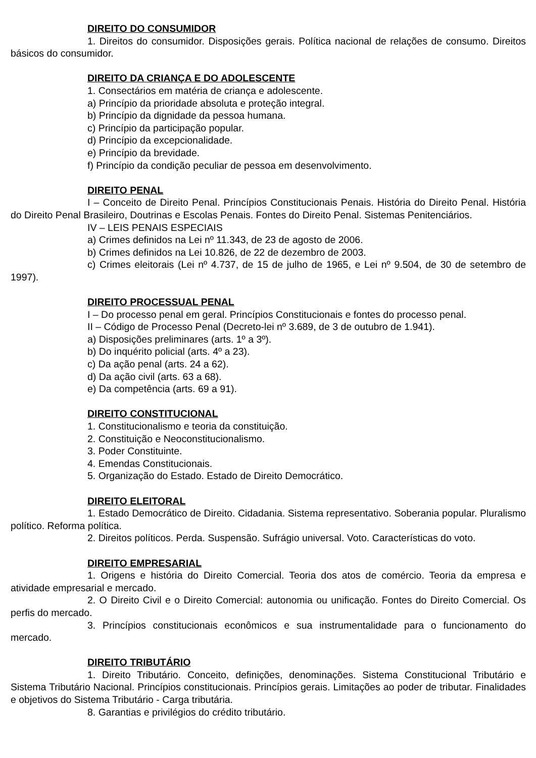DIREITO DO CONSUMIDOR
1. Direitos do consumidor. Disposições gerais. Política nacional de relações de consumo. Direitos básicos do consumidor.
DIREITO DA CRIANÇA E DO ADOLESCENTE
1. Consectários em matéria de criança e adolescente.
a) Princípio da prioridade absoluta e proteção integral.
b) Princípio da dignidade da pessoa humana.
c) Princípio da participação popular.
d) Princípio da excepcionalidade.
e) Princípio da brevidade.
f) Princípio da condição peculiar de pessoa em desenvolvimento.
DIREITO PENAL
I – Conceito de Direito Penal. Princípios Constitucionais Penais. História do Direito Penal. História do Direito Penal Brasileiro, Doutrinas e Escolas Penais. Fontes do Direito Penal. Sistemas Penitenciários.
IV – LEIS PENAIS ESPECIAIS
a) Crimes definidos na Lei nº 11.343, de 23 de agosto de 2006.
b) Crimes definidos na Lei 10.826, de 22 de dezembro de 2003.
c) Crimes eleitorais (Lei nº 4.737, de 15 de julho de 1965, e Lei nº 9.504, de 30 de setembro de 1997).
DIREITO PROCESSUAL PENAL
I – Do processo penal em geral. Princípios Constitucionais e fontes do processo penal.
II – Código de Processo Penal (Decreto-lei nº 3.689, de 3 de outubro de 1.941).
a) Disposições preliminares (arts. 1º a 3º).
b) Do inquérito policial (arts. 4º a 23).
c) Da ação penal (arts. 24 a 62).
d) Da ação civil (arts. 63 a 68).
e) Da competência (arts. 69 a 91).
DIREITO CONSTITUCIONAL
1. Constitucionalismo e teoria da constituição.
2. Constituição e Neoconstitucionalismo.
3. Poder Constituinte.
4. Emendas Constitucionais.
5. Organização do Estado. Estado de Direito Democrático.
DIREITO ELEITORAL
1. Estado Democrático de Direito. Cidadania. Sistema representativo. Soberania popular. Pluralismo político. Reforma política.
2. Direitos políticos. Perda. Suspensão. Sufrágio universal. Voto. Características do voto.
DIREITO EMPRESARIAL
1. Origens e história do Direito Comercial. Teoria dos atos de comércio. Teoria da empresa e atividade empresarial e mercado.
2. O Direito Civil e o Direito Comercial: autonomia ou unificação. Fontes do Direito Comercial. Os perfis do mercado.
3. Princípios constitucionais econômicos e sua instrumentalidade para o funcionamento do mercado.
DIREITO TRIBUTÁRIO
1. Direito Tributário. Conceito, definições, denominações. Sistema Constitucional Tributário e Sistema Tributário Nacional. Princípios constitucionais. Princípios gerais. Limitações ao poder de tributar. Finalidades e objetivos do Sistema Tributário - Carga tributária.
8. Garantias e privilégios do crédito tributário.